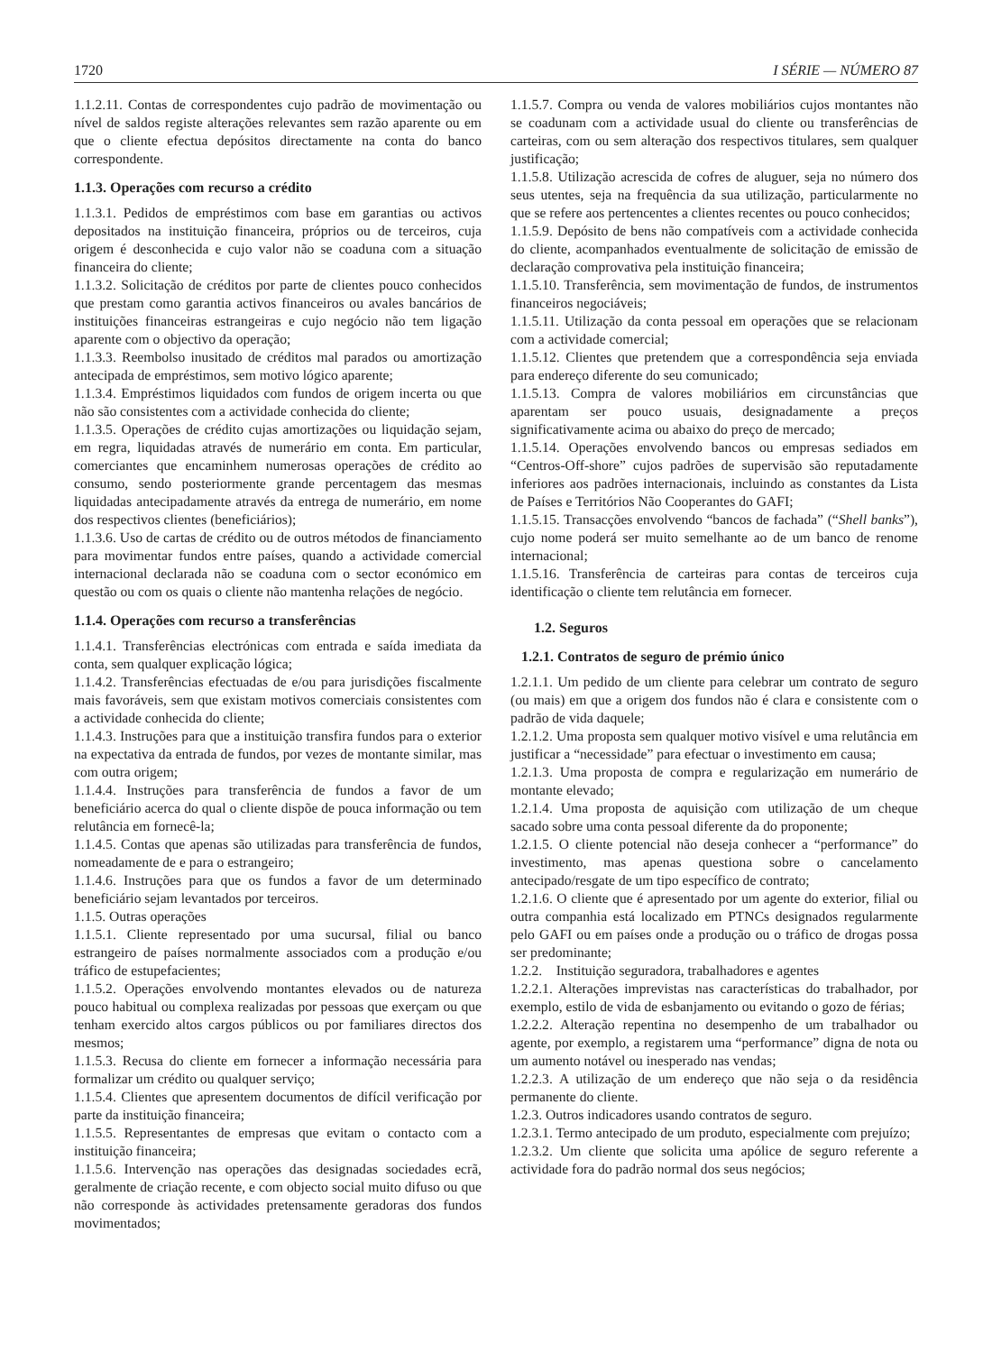1720 I SÉRIE — NÚMERO 87
1.1.2.11. Contas de correspondentes cujo padrão de movimentação ou nível de saldos registe alterações relevantes sem razão aparente ou em que o cliente efectua depósitos directamente na conta do banco correspondente.
1.1.3. Operações com recurso a crédito
1.1.3.1. Pedidos de empréstimos com base em garantias ou activos depositados na instituição financeira, próprios ou de terceiros, cuja origem é desconhecida e cujo valor não se coaduna com a situação financeira do cliente;
1.1.3.2. Solicitação de créditos por parte de clientes pouco conhecidos que prestam como garantia activos financeiros ou avales bancários de instituições financeiras estrangeiras e cujo negócio não tem ligação aparente com o objectivo da operação;
1.1.3.3. Reembolso inusitado de créditos mal parados ou amortização antecipada de empréstimos, sem motivo lógico aparente;
1.1.3.4. Empréstimos liquidados com fundos de origem incerta ou que não são consistentes com a actividade conhecida do cliente;
1.1.3.5. Operações de crédito cujas amortizações ou liquidação sejam, em regra, liquidadas através de numerário em conta. Em particular, comerciantes que encaminhem numerosas operações de crédito ao consumo, sendo posteriormente grande percentagem das mesmas liquidadas antecipadamente através da entrega de numerário, em nome dos respectivos clientes (beneficiários);
1.1.3.6. Uso de cartas de crédito ou de outros métodos de financiamento para movimentar fundos entre países, quando a actividade comercial internacional declarada não se coaduna com o sector económico em questão ou com os quais o cliente não mantenha relações de negócio.
1.1.4. Operações com recurso a transferências
1.1.4.1. Transferências electrónicas com entrada e saída imediata da conta, sem qualquer explicação lógica;
1.1.4.2. Transferências efectuadas de e/ou para jurisdições fiscalmente mais favoráveis, sem que existam motivos comerciais consistentes com a actividade conhecida do cliente;
1.1.4.3. Instruções para que a instituição transfira fundos para o exterior na expectativa da entrada de fundos, por vezes de montante similar, mas com outra origem;
1.1.4.4. Instruções para transferência de fundos a favor de um beneficiário acerca do qual o cliente dispõe de pouca informação ou tem relutância em fornecê-la;
1.1.4.5. Contas que apenas são utilizadas para transferência de fundos, nomeadamente de e para o estrangeiro;
1.1.4.6. Instruções para que os fundos a favor de um determinado beneficiário sejam levantados por terceiros.
1.1.5. Outras operações
1.1.5.1. Cliente representado por uma sucursal, filial ou banco estrangeiro de países normalmente associados com a produção e/ou tráfico de estupefacientes;
1.1.5.2. Operações envolvendo montantes elevados ou de natureza pouco habitual ou complexa realizadas por pessoas que exerçam ou que tenham exercido altos cargos públicos ou por familiares directos dos mesmos;
1.1.5.3. Recusa do cliente em fornecer a informação necessária para formalizar um crédito ou qualquer serviço;
1.1.5.4. Clientes que apresentem documentos de difícil verificação por parte da instituição financeira;
1.1.5.5. Representantes de empresas que evitam o contacto com a instituição financeira;
1.1.5.6. Intervenção nas operações das designadas sociedades ecrã, geralmente de criação recente, e com objecto social muito difuso ou que não corresponde às actividades pretensamente geradoras dos fundos movimentados;
1.1.5.7. Compra ou venda de valores mobiliários cujos montantes não se coadunam com a actividade usual do cliente ou transferências de carteiras, com ou sem alteração dos respectivos titulares, sem qualquer justificação;
1.1.5.8. Utilização acrescida de cofres de aluguer, seja no número dos seus utentes, seja na frequência da sua utilização, particularmente no que se refere aos pertencentes a clientes recentes ou pouco conhecidos;
1.1.5.9. Depósito de bens não compatíveis com a actividade conhecida do cliente, acompanhados eventualmente de solicitação de emissão de declaração comprovativa pela instituição financeira;
1.1.5.10. Transferência, sem movimentação de fundos, de instrumentos financeiros negociáveis;
1.1.5.11. Utilização da conta pessoal em operações que se relacionam com a actividade comercial;
1.1.5.12. Clientes que pretendem que a correspondência seja enviada para endereço diferente do seu comunicado;
1.1.5.13. Compra de valores mobiliários em circunstâncias que aparentam ser pouco usuais, designadamente a preços significativamente acima ou abaixo do preço de mercado;
1.1.5.14. Operações envolvendo bancos ou empresas sediados em “Centros-Off-shore” cujos padrões de supervisão são reputadamente inferiores aos padrões internacionais, incluindo as constantes da Lista de Países e Territórios Não Cooperantes do GAFI;
1.1.5.15. Transacções envolvendo “bancos de fachada” (“Shell banks”), cujo nome poderá ser muito semelhante ao de um banco de renome internacional;
1.1.5.16. Transferência de carteiras para contas de terceiros cuja identificação o cliente tem relutância em fornecer.
1.2. Seguros
1.2.1. Contratos de seguro de prémio único
1.2.1.1. Um pedido de um cliente para celebrar um contrato de seguro (ou mais) em que a origem dos fundos não é clara e consistente com o padrão de vida daquele;
1.2.1.2. Uma proposta sem qualquer motivo visível e uma relutância em justificar a “necessidade” para efectuar o investimento em causa;
1.2.1.3. Uma proposta de compra e regularização em numerário de montante elevado;
1.2.1.4. Uma proposta de aquisição com utilização de um cheque sacado sobre uma conta pessoal diferente da do proponente;
1.2.1.5. O cliente potencial não deseja conhecer a “performance” do investimento, mas apenas questiona sobre o cancelamento antecipado/resgate de um tipo específico de contrato;
1.2.1.6. O cliente que é apresentado por um agente do exterior, filial ou outra companhia está localizado em PTNCs designados regularmente pelo GAFI ou em países onde a produção ou o tráfico de drogas possa ser predominante;
1.2.2. Instituição seguradora, trabalhadores e agentes
1.2.2.1. Alterações imprevistas nas características do trabalhador, por exemplo, estilo de vida de esbanjamento ou evitando o gozo de férias;
1.2.2.2. Alteração repentina no desempenho de um trabalhador ou agente, por exemplo, a registarem uma “performance” digna de nota ou um aumento notável ou inesperado nas vendas;
1.2.2.3. A utilização de um endereço que não seja o da residência permanente do cliente.
1.2.3. Outros indicadores usando contratos de seguro.
1.2.3.1. Termo antecipado de um produto, especialmente com prejuízo;
1.2.3.2. Um cliente que solicita uma apólice de seguro referente a actividade fora do padrão normal dos seus negócios;